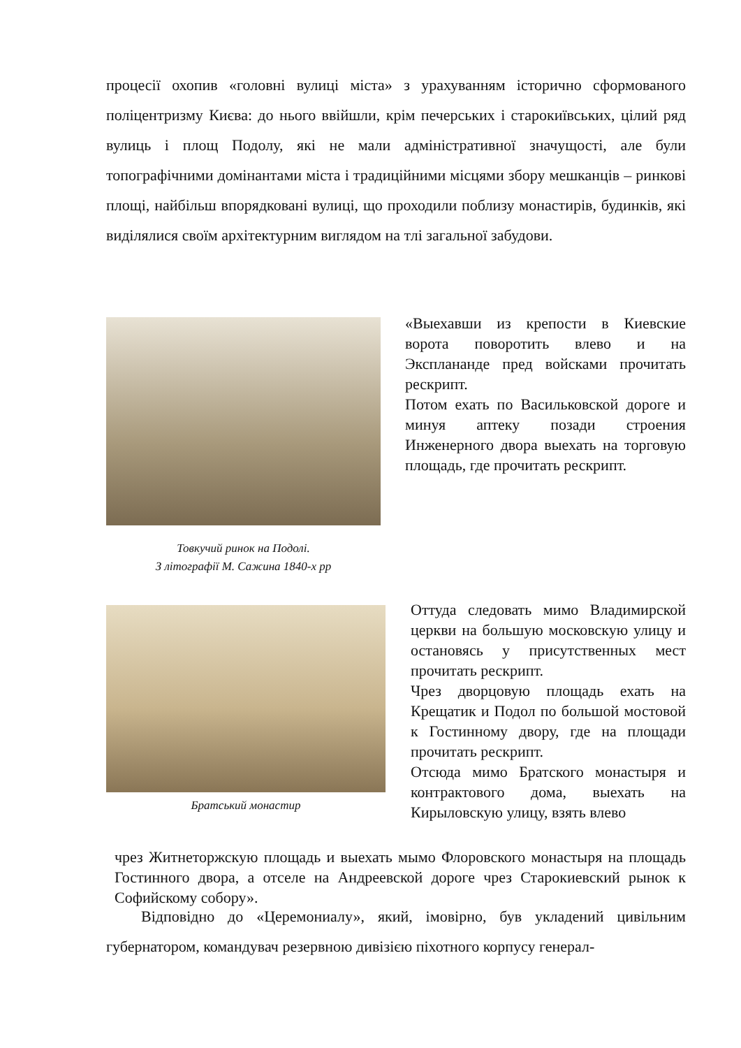процесії охопив «головні вулиці міста» з урахуванням історично сформованого поліцентризму Києва: до нього ввійшли, крім печерських і старокиївських, цілий ряд вулиць і площ Подолу, які не мали адміністративної значущості, але були топографічними домінантами міста і традиційними місцями збору мешканців – ринкові площі, найбільш впорядковані вулиці, що проходили поблизу монастирів, будинків, які виділялися своїм архітектурним виглядом на тлі загальної забудови.
Товкучий ринок на Подолі.
З літографії М. Сажина 1840-х рр
«Выехавши из крепости в Киевские ворота поворотить влево и на Эксплананде пред войсками прочитать рескрипт.
Потом ехать по Васильковской дороге и минуя аптеку позади строения Инженерного двора выехать на торговую площадь, где прочитать рескрипт.
Братський монастир
Оттуда следовать мимо Владимирской церкви на большую московскую улицу и остановясь у присутственных мест прочитать рескрипт.
Чрез дворцовую площадь ехать на Крещатик и Подол по большой мостовой к Гостинному двору, где на площади прочитать рескрипт.
Отсюда мимо Братского монастыря и контрактового дома, выехать на Кирыловскую улицу, взять влево
чрез Житнеторжскую площадь и выехать мымо Флоровского монастыря на площадь Гостинного двора, а отселе на Андреевской дороге чрез Старокиевский рынок к Софийскому собору».
Відповідно до «Церемониалу», який, імовірно, був укладений цивільним губернатором, командувач резервною дивізією піхотного корпусу генерал-